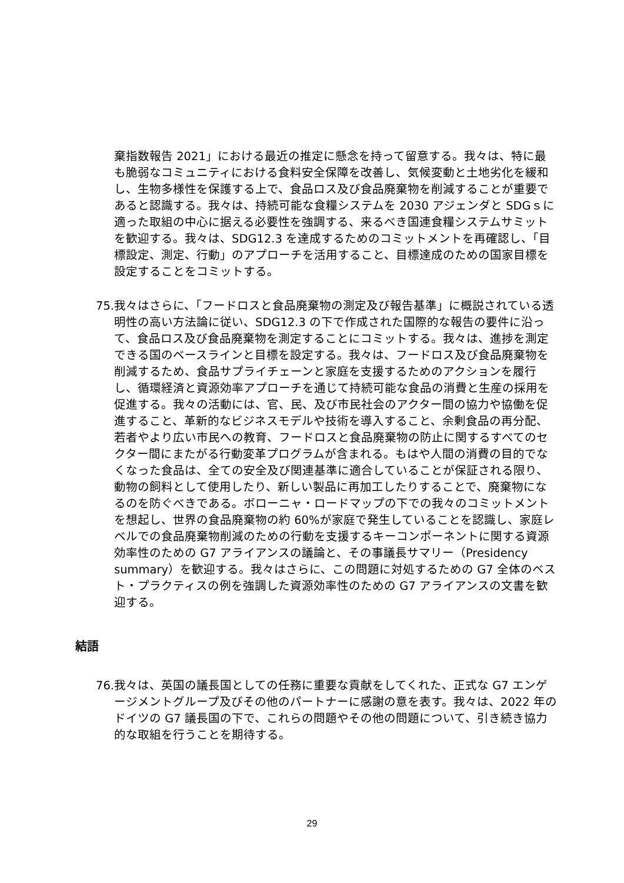棄指数報告 2021」における最近の推定に懸念を持って留意する。我々は、特に最も脆弱なコミュニティにおける食料安全保障を改善し、気候変動と土地劣化を緩和し、生物多様性を保護する上で、食品ロス及び食品廃棄物を削減することが重要であると認識する。我々は、持続可能な食糧システムを 2030 アジェンダと SDGｓに適った取組の中心に据える必要性を強調する、来るべき国連食糧システムサミットを歓迎する。我々は、SDG12.3 を達成するためのコミットメントを再確認し、「目標設定、測定、行動」のアプローチを活用すること、目標達成のための国家目標を設定することをコミットする。
75. 我々はさらに、「フードロスと食品廃棄物の測定及び報告基準」に概説されている透明性の高い方法論に従い、SDG12.3 の下で作成された国際的な報告の要件に沿って、食品ロス及び食品廃棄物を測定することにコミットする。我々は、進捗を測定できる国のベースラインと目標を設定する。我々は、フードロス及び食品廃棄物を削減するため、食品サプライチェーンと家庭を支援するためのアクションを履行し、循環経済と資源効率アプローチを通じて持続可能な食品の消費と生産の採用を促進する。我々の活動には、官、民、及び市民社会のアクター間の協力や協働を促進すること、革新的なビジネスモデルや技術を導入すること、余剰食品の再分配、若者やより広い市民への教育、フードロスと食品廃棄物の防止に関するすべてのセクター間にまたがる行動変革プログラムが含まれる。もはや人間の消費の目的でなくなった食品は、全ての安全及び関連基準に適合していることが保証される限り、動物の飼料として使用したり、新しい製品に再加工したりすることで、廃棄物になるのを防ぐべきである。ボローニャ・ロードマップの下での我々のコミットメントを想起し、世界の食品廃棄物の約 60%が家庭で発生していることを認識し、家庭レベルでの食品廃棄物削減のための行動を支援するキーコンポーネントに関する資源効率性のための G7 アライアンスの議論と、その事議長サマリー（Presidency summary）を歓迎する。我々はさらに、この問題に対処するための G7 全体のベスト・プラクティスの例を強調した資源効率性のための G7 アライアンスの文書を歓迎する。
結語
76. 我々は、英国の議長国としての任務に重要な貢献をしてくれた、正式な G7 エンゲージメントグループ及びその他のパートナーに感謝の意を表す。我々は、2022 年のドイツの G7 議長国の下で、これらの問題やその他の問題について、引き続き協力的な取組を行うことを期待する。
29